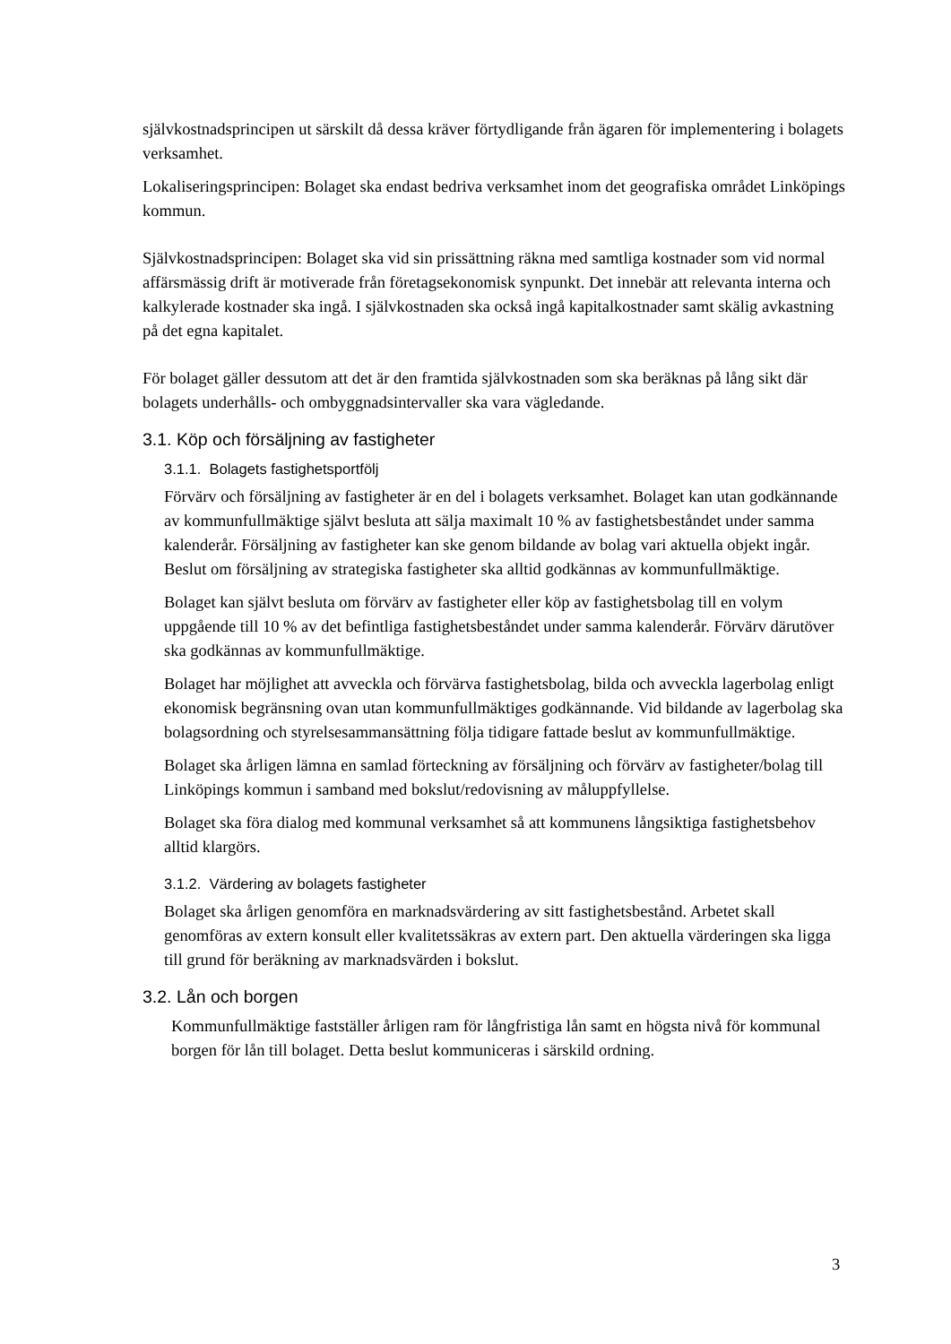självkostnadsprincipen ut särskilt då dessa kräver förtydligande från ägaren för implementering i bolagets verksamhet.
Lokaliseringsprincipen: Bolaget ska endast bedriva verksamhet inom det geografiska området Linköpings kommun.
Självkostnadsprincipen: Bolaget ska vid sin prissättning räkna med samtliga kostnader som vid normal affärsmässig drift är motiverade från företagsekonomisk synpunkt. Det innebär att relevanta interna och kalkylerade kostnader ska ingå. I självkostnaden ska också ingå kapitalkostnader samt skälig avkastning på det egna kapitalet.
För bolaget gäller dessutom att det är den framtida självkostnaden som ska beräknas på lång sikt där bolagets underhålls- och ombyggnadsintervaller ska vara vägledande.
3.1. Köp och försäljning av fastigheter
3.1.1. Bolagets fastighetsportfölj
Förvärv och försäljning av fastigheter är en del i bolagets verksamhet. Bolaget kan utan godkännande av kommunfullmäktige självt besluta att sälja maximalt 10 % av fastighetsbeståndet under samma kalenderår. Försäljning av fastigheter kan ske genom bildande av bolag vari aktuella objekt ingår. Beslut om försäljning av strategiska fastigheter ska alltid godkännas av kommunfullmäktige.
Bolaget kan självt besluta om förvärv av fastigheter eller köp av fastighetsbolag till en volym uppgående till 10 % av det befintliga fastighetsbeståndet under samma kalenderår. Förvärv därutöver ska godkännas av kommunfullmäktige.
Bolaget har möjlighet att avveckla och förvärva fastighetsbolag, bilda och avveckla lagerbolag enligt ekonomisk begränsning ovan utan kommunfullmäktiges godkännande. Vid bildande av lagerbolag ska bolagsordning och styrelsesammansättning följa tidigare fattade beslut av kommunfullmäktige.
Bolaget ska årligen lämna en samlad förteckning av försäljning och förvärv av fastigheter/bolag till Linköpings kommun i samband med bokslut/redovisning av måluppfyllelse.
Bolaget ska föra dialog med kommunal verksamhet så att kommunens långsiktiga fastighetsbehov alltid klargörs.
3.1.2. Värdering av bolagets fastigheter
Bolaget ska årligen genomföra en marknadsvärdering av sitt fastighetsbestånd. Arbetet skall genomföras av extern konsult eller kvalitetssäkras av extern part. Den aktuella värderingen ska ligga till grund för beräkning av marknadsvärden i bokslut.
3.2. Lån och borgen
Kommunfullmäktige fastställer årligen ram för långfristiga lån samt en högsta nivå för kommunal borgen för lån till bolaget. Detta beslut kommuniceras i särskild ordning.
3